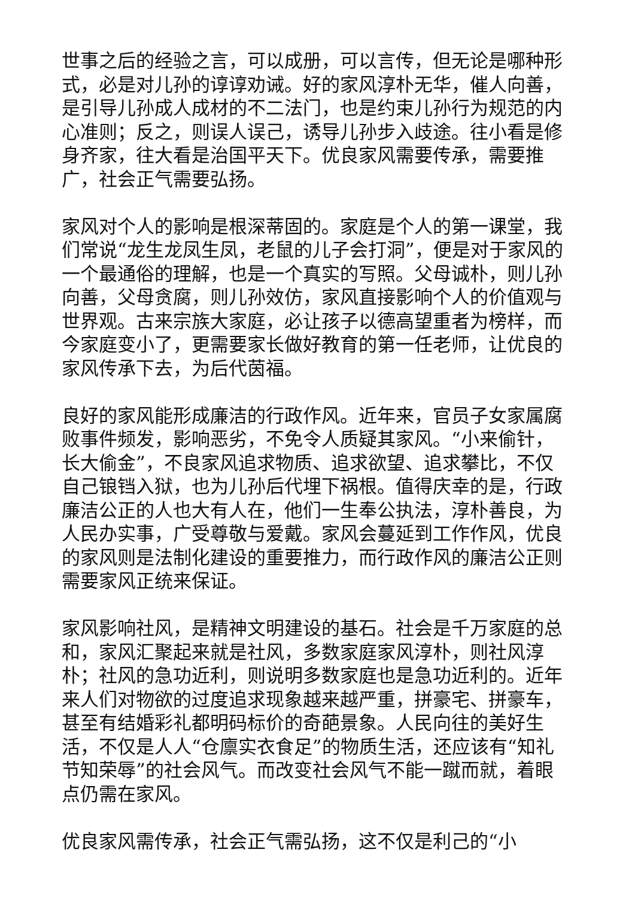世事之后的经验之言，可以成册，可以言传，但无论是哪种形式，必是对儿孙的谆谆劝诫。好的家风淳朴无华，催人向善，是引导儿孙成人成材的不二法门，也是约束儿孙行为规范的内心准则；反之，则误人误己，诱导儿孙步入歧途。往小看是修身齐家，往大看是治国平天下。优良家风需要传承，需要推广，社会正气需要弘扬。
家风对个人的影响是根深蒂固的。家庭是个人的第一课堂，我们常说“龙生龙凤生凤，老鼠的儿子会打洞”，便是对于家风的一个最通俗的理解，也是一个真实的写照。父母诚朴，则儿孙向善，父母贪腐，则儿孙效仿，家风直接影响个人的价值观与世界观。古来宗族大家庭，必让孩子以德高望重者为榜样，而今家庭变小了，更需要家长做好教育的第一任老师，让优良的家风传承下去，为后代茵福。
良好的家风能形成廉洁的行政作风。近年来，官员子女家属腐败事件频发，影响恶劣，不免令人质疑其家风。“小来偷针，长大偷金”，不良家风追求物质、追求欲望、追求攀比，不仅自己锒铛入狱，也为儿孙后代埋下祸根。值得庆幸的是，行政廉洁公正的人也大有人在，他们一生奉公执法，淳朴善良，为人民办实事，广受尊敬与爱戴。家风会蔓延到工作作风，优良的家风则是法制化建设的重要推力，而行政作风的廉洁公正则需要家风正统来保证。
家风影响社风，是精神文明建设的基石。社会是千万家庭的总和，家风汇聚起来就是社风，多数家庭家风淳朴，则社风淳朴；社风的急功近利，则说明多数家庭也是急功近利的。近年来人们对物欲的过度追求现象越来越严重，拼豪宅、拼豪车，甚至有结婚彩礼都明码标价的奇葩景象。人民向往的美好生活，不仅是人人“仓廪实衣食足”的物质生活，还应该有“知礼节知荣辱”的社会风气。而改变社会风气不能一蹴而就，着眼点仍需在家风。
优良家风需传承，社会正气需弘扬，这不仅是利己的“小